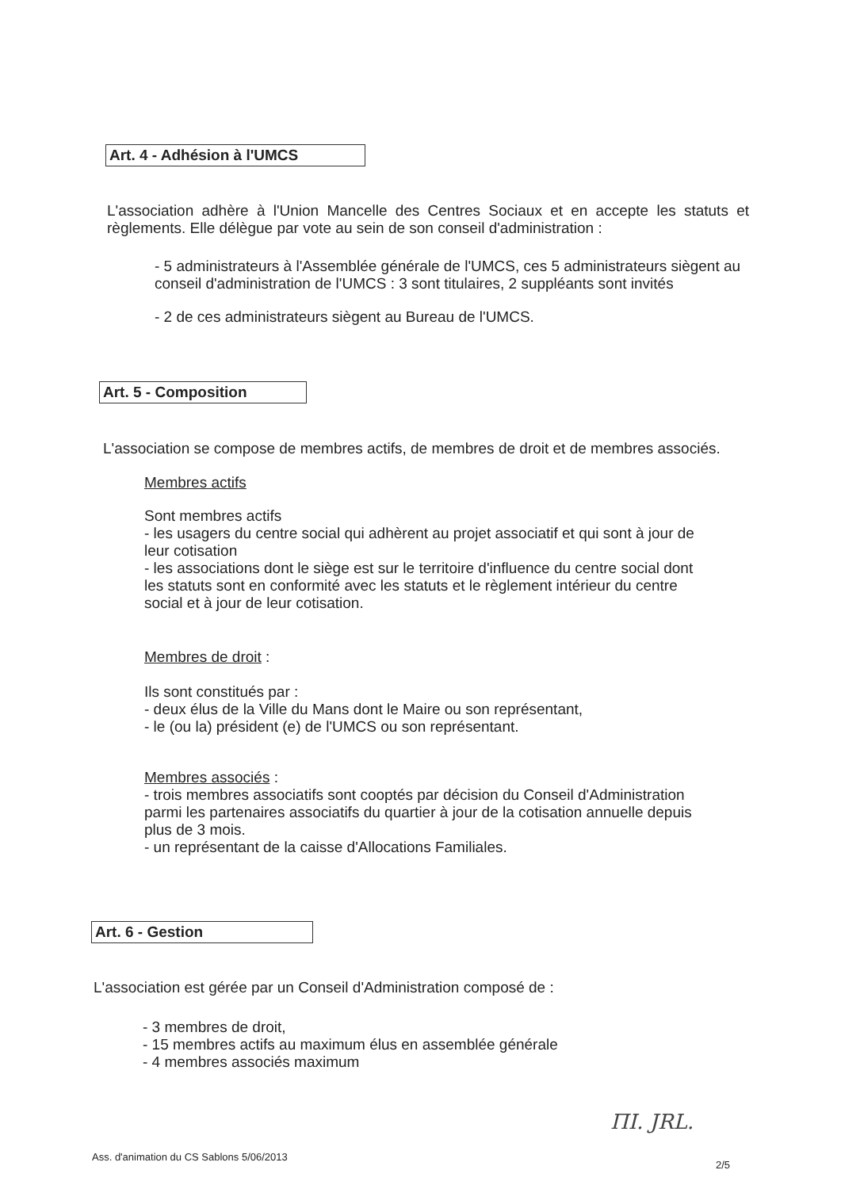Art. 4 - Adhésion à l'UMCS
L'association adhère à l'Union Mancelle des Centres Sociaux et en accepte les statuts et règlements. Elle délègue par vote au sein de son conseil d'administration :
- 5 administrateurs à l'Assemblée générale de l'UMCS, ces 5 administrateurs siègent au conseil d'administration de l'UMCS : 3 sont titulaires, 2 suppléants sont invités
- 2 de ces administrateurs siègent au Bureau de l'UMCS.
Art. 5 - Composition
L'association se compose de membres actifs, de membres de droit et de membres associés.
Membres actifs
Sont membres actifs
- les usagers du centre social qui adhèrent au projet associatif et qui sont à jour de leur cotisation
- les associations dont le siège est sur le territoire d'influence du centre social dont les statuts sont en conformité avec les statuts et le règlement intérieur du centre social et à jour de leur cotisation.
Membres de droit :
Ils sont constitués par :
- deux élus de la Ville du Mans dont le Maire ou son représentant,
- le (ou la) président (e) de l'UMCS ou son représentant.
Membres associés :
- trois membres associatifs sont cooptés par décision du Conseil d'Administration parmi les partenaires associatifs du quartier à jour de la cotisation annuelle depuis plus de 3 mois.
- un représentant de la caisse d'Allocations Familiales.
Art. 6 - Gestion
L'association est gérée par un Conseil d'Administration composé de :
- 3 membres de droit,
- 15 membres actifs au maximum élus en assemblée générale
- 4 membres associés maximum
ΠΙ. JRL.
Ass. d'animation du CS Sablons 5/06/2013
2/5